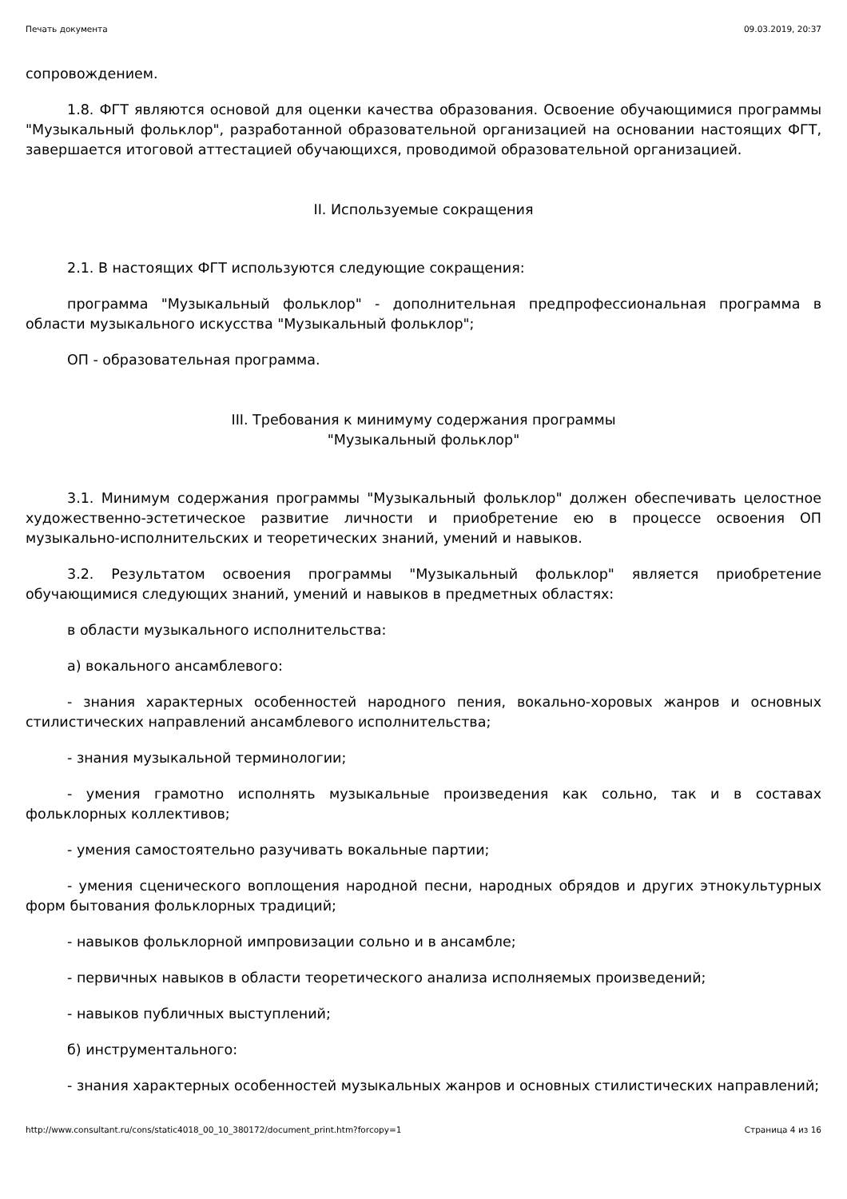Печать документа 09.03.2019, 20:37
сопровождением.
1.8. ФГТ являются основой для оценки качества образования. Освоение обучающимися программы "Музыкальный фольклор", разработанной образовательной организацией на основании настоящих ФГТ, завершается итоговой аттестацией обучающихся, проводимой образовательной организацией.
II. Используемые сокращения
2.1. В настоящих ФГТ используются следующие сокращения:
программа "Музыкальный фольклор" - дополнительная предпрофессиональная программа в области музыкального искусства "Музыкальный фольклор";
ОП - образовательная программа.
III. Требования к минимуму содержания программы
"Музыкальный фольклор"
3.1. Минимум содержания программы "Музыкальный фольклор" должен обеспечивать целостное художественно-эстетическое развитие личности и приобретение ею в процессе освоения ОП музыкально-исполнительских и теоретических знаний, умений и навыков.
3.2. Результатом освоения программы "Музыкальный фольклор" является приобретение обучающимися следующих знаний, умений и навыков в предметных областях:
в области музыкального исполнительства:
а) вокального ансамблевого:
- знания характерных особенностей народного пения, вокально-хоровых жанров и основных стилистических направлений ансамблевого исполнительства;
- знания музыкальной терминологии;
- умения грамотно исполнять музыкальные произведения как сольно, так и в составах фольклорных коллективов;
- умения самостоятельно разучивать вокальные партии;
- умения сценического воплощения народной песни, народных обрядов и других этнокультурных форм бытования фольклорных традиций;
- навыков фольклорной импровизации сольно и в ансамбле;
- первичных навыков в области теоретического анализа исполняемых произведений;
- навыков публичных выступлений;
б) инструментального:
- знания характерных особенностей музыкальных жанров и основных стилистических направлений;
http://www.consultant.ru/cons/static4018_00_10_380172/document_print.htm?forcopy=1 Страница 4 из 16